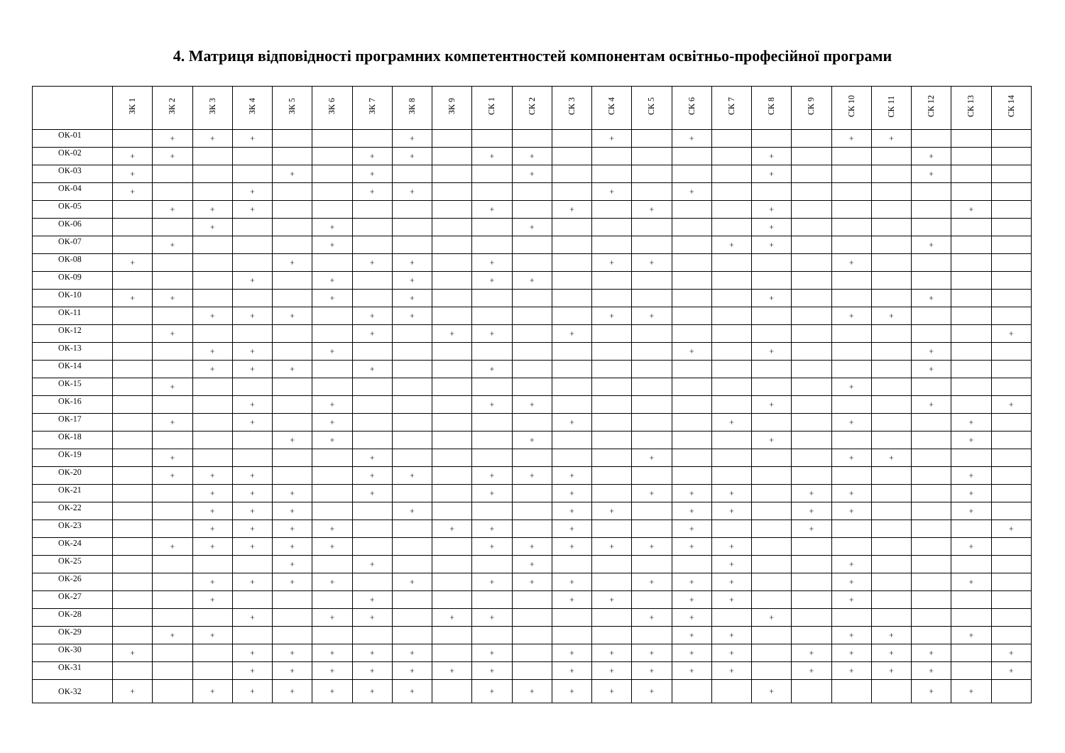4. Матриця відповідності програмних компетентностей компонентам освітньо-професійної програми
| | ЗК 1 | ЗК 2 | ЗК 3 | ЗК 4 | ЗК 5 | ЗК 6 | ЗК 7 | ЗК 8 | ЗК 9 | СК 1 | СК 2 | СК 3 | СК 4 | СК 5 | СК 6 | СК 7 | СК 8 | СК 9 | СК 10 | СК 11 | СК 12 | СК 13 | СК 14 |
| --- | --- | --- | --- | --- | --- | --- | --- | --- | --- | --- | --- | --- | --- | --- | --- | --- | --- | --- | --- | --- | --- | --- | --- |
| ОК-01 | | + | + | + | | | | + | | | | | + | | + | | | | + | + | | | |
| ОК-02 | + | + | | | | | + | + | | + | + | | | | | | + | | | | + | | |
| ОК-03 | + | | | | + | | + | | | | + | | | | | | + | | | | + | | |
| ОК-04 | + | | | + | | | + | + | | | | | + | | + | | | | | | | | |
| ОК-05 | | + | + | + | | | | | | + | | + | | + | | | + | | | | | + | |
| ОК-06 | | | + | | | + | | | | | + | | | | | | + | | | | | | |
| ОК-07 | | + | | | | + | | | | | | | | | | + | + | | | | + | | |
| ОК-08 | + | | | | + | | + | + | | + | | | + | + | | | | | + | | | | |
| ОК-09 | | | | + | | + | | + | | + | + | | | | | | | | | | | | |
| ОК-10 | + | + | | | | + | | + | | | | | | | | | + | | | | + | | |
| ОК-11 | | | + | + | + | | + | + | | | | | + | + | | | | | + | + | | | |
| ОК-12 | | + | | | | | + | | + | + | | + | | | | | | | | | | | + |
| ОК-13 | | | + | + | | + | | | | | | | | | + | | + | | | | + | | |
| ОК-14 | | | + | + | + | | + | | | + | | | | | | | | | | | + | | |
| ОК-15 | | + | | | | | | | | | | | | | | | | | + | | | | |
| ОК-16 | | | | + | | + | | | | + | + | | | | | | + | | | | + | | + |
| ОК-17 | | + | | + | | + | | | | | | + | | | | + | | | + | | | + | |
| ОК-18 | | | | | + | + | | | | | + | | | | | | + | | | | | + | |
| ОК-19 | | + | | | | | + | | | | | | | + | | | | | + | + | | | |
| ОК-20 | | + | + | + | | | + | + | | + | + | + | | | | | | | | | | + | |
| ОК-21 | | | + | + | + | | + | | | + | | + | | + | + | + | | + | + | | | + | |
| ОК-22 | | | + | + | + | | | + | | | | + | + | | + | + | | + | + | | | + | |
| ОК-23 | | | + | + | + | + | | | + | + | | + | | | + | | | + | | | | | + |
| ОК-24 | | + | + | + | + | + | | | | + | + | + | + | + | + | + | | | | | | + | |
| ОК-25 | | | | | + | | + | | | | + | | | | | + | | | + | | | | |
| ОК-26 | | | + | + | + | + | | + | | + | + | + | | + | + | + | | | + | | | + | |
| ОК-27 | | | + | | | | + | | | | | + | + | | + | + | | | + | | | | |
| ОК-28 | | | | + | | + | + | | + | + | | | | + | + | | + | | | | | | |
| ОК-29 | | + | + | | | | | | | | | | | | + | + | | | + | + | | + | |
| ОК-30 | + | | | + | + | + | + | + | | + | | + | + | + | + | + | | + | + | + | + | | + |
| ОК-31 | | | | + | + | + | + | + | + | + | | + | + | + | + | + | | + | + | + | + | | + |
| ОК-32 | + | | + | + | + | + | + | + | | + | + | + | + | + | | | + | | | | + | + | |